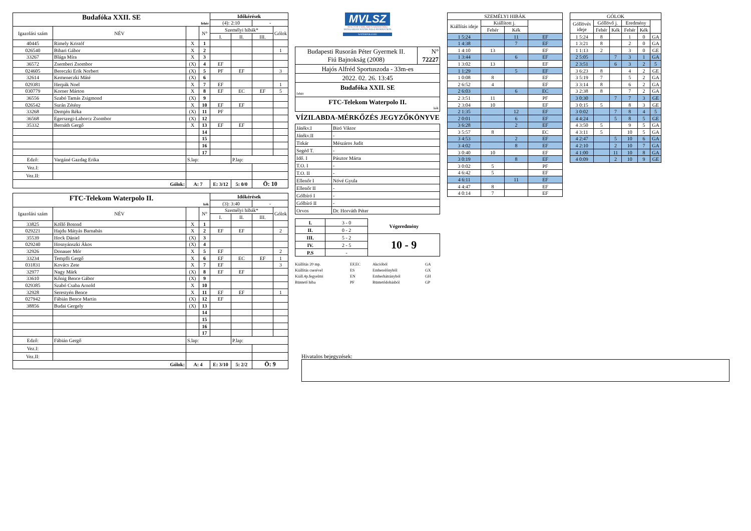| Budafóka XXII. SE fehér | | | | Időkérések | | | |
| | | | | (4): 2:10 | | - | |
| Igazolási szám | NÉV | | N° | Személyi hibák* | | | Gólok |
| | | | | I. | II. | III. | |
| 40445 | Rimely Kristóf | X | 1 | | | | |
| 026540 | Bihari Gábor | X | 2 | | | | 1 |
| 33267 | Blága Míra | X | 3 | | | | |
| 36572 | Zsemberi Zsombor | (X) | 4 | EF | | | |
| 024605 | Bereczki Erik Norbert | (X) | 5 | PF | EF | | 3 |
| 32614 | Kemeneczki Máté | (X) | 6 | | | | |
| 029381 | Herpák Noel | X | 7 | EF | | | 1 |
| 030779 | Korner Márton | X | 8 | EF | EC | EF | 5 |
| 36556 | Szabó Tamás Zsigmond | (X) | 9 | | | | |
| 026542 | Surán Zétény | X | 10 | EF | EF | | |
| 33268 | Demjén Réka | (X) | 11 | PF | | | |
| 36568 | Egerszegi-Laborcz Zsombor | (X) | 12 | | | | |
| 35332 | Bernáth Gergő | X | 13 | EF | EF | | |
| | | | 14 | | | | |
| | | | 15 | | | | |
| | | | 16 | | | | |
| | | | 17 | | | | |
| Edző: | Vargáné Gazdag Erika | S.lap: | | | P.lap: | | |
| Vez.I: | | | | | | | |
| Vez.II: | | | | | | | |
| Gólok: | | A: 7 | | E: 3/12 | 5: 0/0 | Ö: 10 | |
| FTC-Telekom Waterpolo II. kék | | | | Időkérések | | | |
| | | | | (3): 3:40 | | - | |
| Igazolási szám | NÉV | | N° | Személyi hibák* | | | Gólok |
| | | | | I. | II. | III. | |
| 33825 | Köllő Botond | X | 1 | | | | |
| 029221 | Hajdu Mátyás Barnabás | X | 2 | EF | EF | | 2 |
| 35539 | Hock Dániel | (X) | 3 | | | | |
| 029240 | Hosnyánszki Ákos | (X) | 4 | | | | |
| 32926 | Donauer Mór | X | 5 | EF | | | 2 |
| 33234 | Tempfli Gergő | X | 6 | EF | EC | EF | 1 |
| 031831 | Kovács Zete | X | 7 | EF | | | 3 |
| 32977 | Nagy Márk | (X) | 8 | EF | EF | | |
| 33610 | Kőnig Bence Gábor | (X) | 9 | | | | |
| 029385 | Szabó Csaba Arnold | X | 10 | | | | |
| 32928 | Serestyén Bence | X | 11 | EF | EF | | 1 |
| 027942 | Fábián Bence Martin | (X) | 12 | EF | | | |
| 38856 | Budai Gergely | (X) | 13 | | | | |
| | | | 14 | | | | |
| | | | 15 | | | | |
| | | | 16 | | | | |
| | | | 17 | | | | |
| Edző: | Fábián Gergő | S.lap: | | | P.lap: | | |
| Vez.I: | | | | | | | |
| Vez.II: | | | | | | | |
| Gólok: | | A: 4 | | E: 3/10 | 5: 2/2 | Ö: 9 | |
MVLSZ
MAGYAR VÍZILABDA SZÖVETSÉG
HUNGARIAN WATER POLO FEDERATION
WATERPOLO.HU
| Budapesti Rusorán Péter Gyermek II. Fiú Bajnokság (2008) | N° 72227 |
| Hajós Alfréd Sportuszoda - 33m-es | |
| 2022. 02. 26. 13:45 | |
| Budafóka XXII. SE fehér | |
| FTC-Telekom Waterpolo II. kék | |
VÍZILABDA-MÉRKŐZÉS JEGYZŐKÖNYVE
| Játékv.I | Biró Viktor |
| Játékv.II | - |
| Titkár | Mészáros Judit |
| Segéd T. | - |
| Idő. I | Pásztor Márta |
| T.O. I | - |
| T.O. II | - |
| Ellenőr I | Nóvé Gyula |
| Ellenőr II | - |
| Gólbíró I | - |
| Gólbíró II | - |
| Orvos | Dr. Horváth Péter |
| I. | 3 - 0 | Végeredmény |
| II. | 0 - 2 | |
| III. | 5 - 2 | 10 - 9 |
| IV. | 2 - 5 | |
| P.S | - | |
Kiállítás 20 mp. EF,EC Akcióból GA Kiállítás cserével ES Emberelőnyből GX Kiáll.4p.fegyelmi EN Emberhátrányból GH Büntető hiba PF Büntetődobásból GP
| SZEMÉLYI HIBÁK | | | |
| Kiállítás ideje | Kiállított j. | | |
| | Fehér | Kék | |
| 1 5:24 | | 11 | EF |
| 1 4:38 | | 7 | EF |
| 1 4:10 | 13 | | EF |
| 1 3:44 | | 6 | EF |
| 1 3:02 | 13 | | EF |
| 1 1:29 | | 5 | EF |
| 1 0:08 | 8 | | EF |
| 2 6:52 | 4 | | EF |
| 2 6:03 | | 6 | EC |
| 2 3:51 | 11 | | PF |
| 2 3:04 | 10 | | EF |
| 2 1:35 | | 12 | EF |
| 2 0:01 | | 6 | EF |
| 3 6:28 | | 2 | EF |
| 3 5:57 | 8 | | EC |
| 3 4:53 | | 2 | EF |
| 3 4:02 | | 8 | EF |
| 3 0:40 | 10 | | EF |
| 3 0:19 | | 8 | EF |
| 3 0:02 | 5 | | PF |
| 4 6:42 | 5 | | EF |
| 4 6:11 | | 11 | EF |
| 4 4:47 | 8 | | EF |
| 4 0:14 | 7 | | EF |
| GÓLOK | | | | | |
| Góllövés ideje | Góllövő j. | | Eredmény | | |
| | Fehér | Kék | Fehér | Kék | |
| 1 5:24 | 8 | | 1 | 0 | GA |
| 1 3:21 | 8 | | 2 | 0 | GA |
| 1 1:13 | 2 | | 3 | 0 | GE |
| 2 5:05 | | 7 | 3 | 1 | GA |
| 2 3:51 | | 6 | 3 | 2 | 5 |
| 3 6:23 | 8 | | 4 | 2 | GE |
| 3 5:19 | 7 | | 5 | 2 | GA |
| 3 3:14 | 8 | | 6 | 2 | GA |
| 3 2:38 | 8 | | 7 | 2 | GA |
| 3 0:30 | | 7 | 7 | 3 | GE |
| 3 0:15 | 5 | | 8 | 3 | GE |
| 3 0:02 | | 7 | 8 | 4 | 5 |
| 4 4:24 | | 5 | 8 | 5 | GE |
| 4 3:50 | 5 | | 9 | 5 | GA |
| 4 3:11 | 5 | | 10 | 5 | GA |
| 4 2:47 | | 5 | 10 | 6 | GA |
| 4 2:10 | | 2 | 10 | 7 | GA |
| 4 1:00 | | 11 | 10 | 8 | GA |
| 4 0:09 | | 2 | 10 | 9 | GE |
Hivatalos bejegyzések: